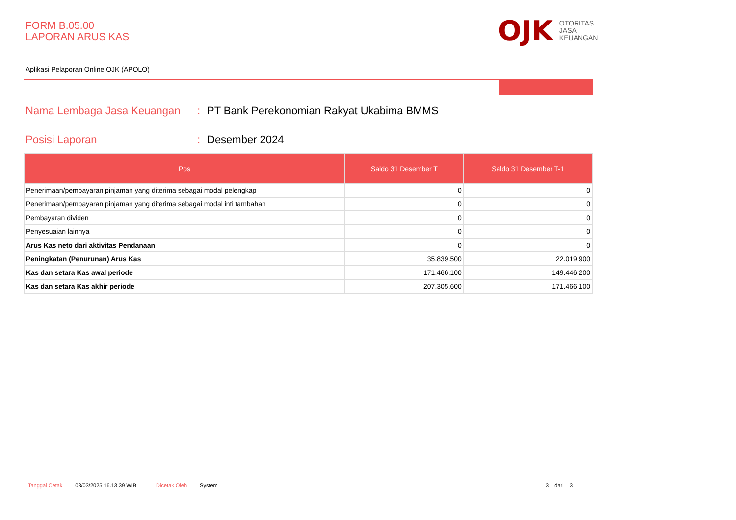FORM B.05.00
LAPORAN ARUS KAS
OJK
OTORITAS
JASA
KEUANGAN
Aplikasi Pelaporan Online OJK (APOLO)
Nama Lembaga Jasa Keuangan: PT Bank Perekonomian Rakyat Ukabima BMMS
Posisi Laporan: Desember 2024
| Pos | Saldo 31 Desember T | Saldo 31 Desember T-1 |
| --- | --- | --- |
| Penerimaan/pembayaran pinjaman yang diterima sebagai modal pelengkap | 0 | 0 |
| Penerimaan/pembayaran pinjaman yang diterima sebagai modal inti tambahan | 0 | 0 |
| Pembayaran dividen | 0 | 0 |
| Penyesuaian lainnya | 0 | 0 |
| Arus Kas neto dari aktivitas Pendanaan | 0 | 0 |
| Peningkatan (Penurunan) Arus Kas | 35.839.500 | 22.019.900 |
| Kas dan setara Kas awal periode | 171.466.100 | 149.446.200 |
| Kas dan setara Kas akhir periode | 207.305.600 | 171.466.100 |
Tanggal Cetak 03/03/2025 16.13.39 WIB Dicetak Oleh System 3 dari 3